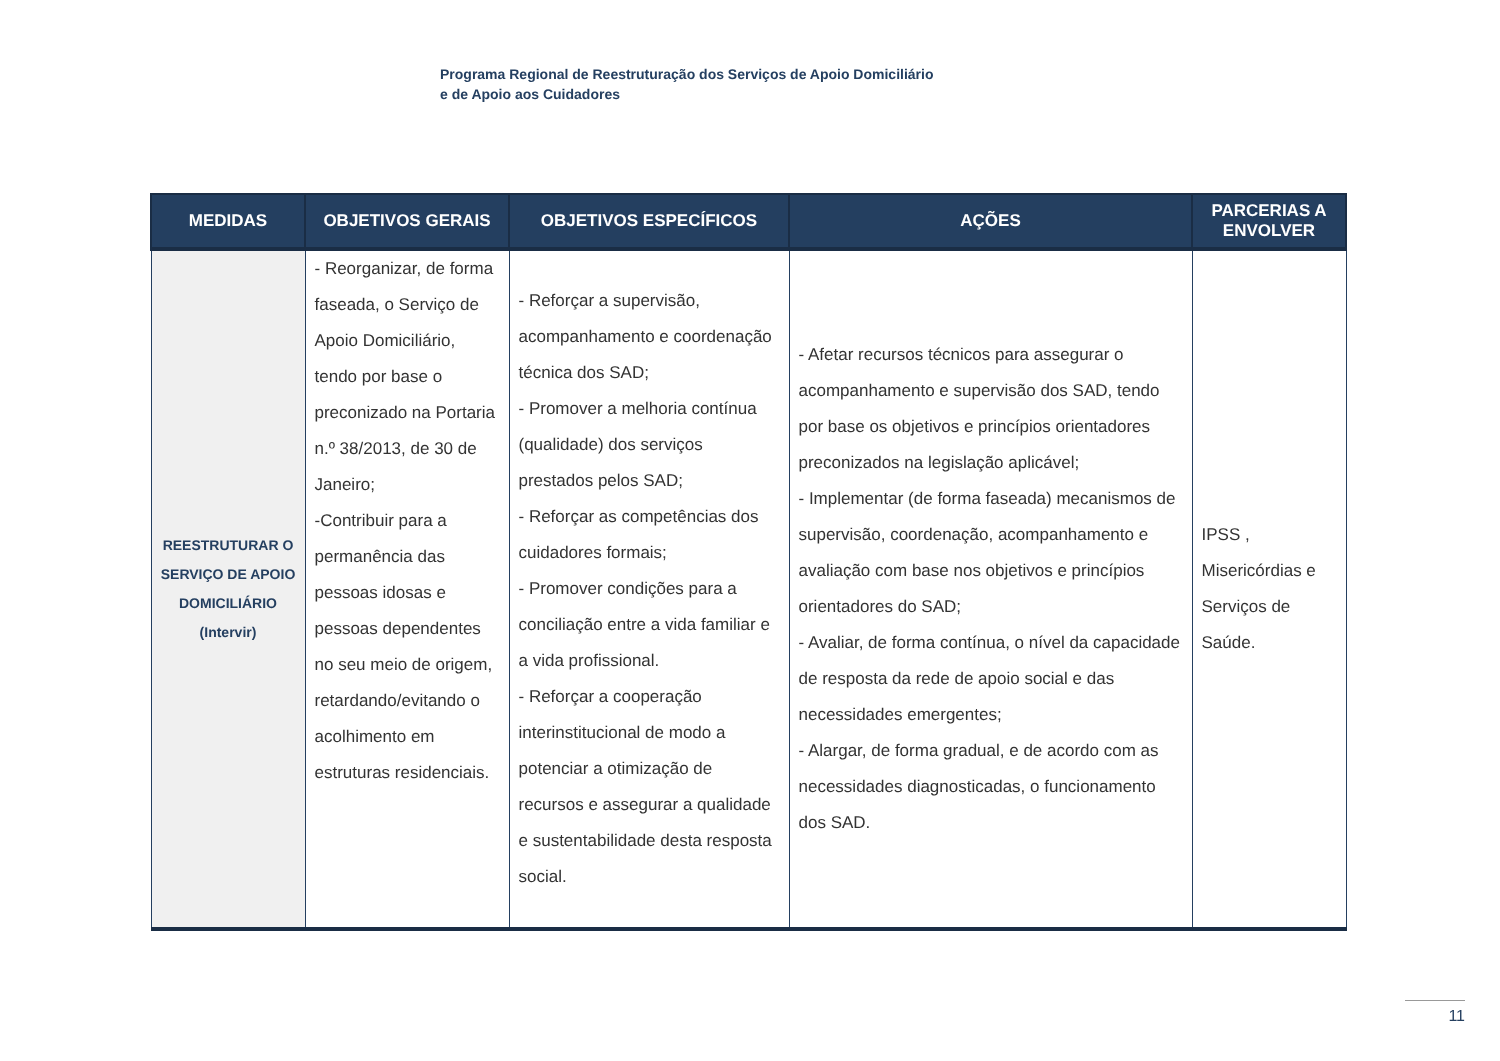Programa Regional de Reestruturação dos Serviços de Apoio Domiciliário
e de Apoio aos Cuidadores
| MEDIDAS | OBJETIVOS GERAIS | OBJETIVOS ESPECÍFICOS | AÇÕES | PARCERIAS A ENVOLVER |
| --- | --- | --- | --- | --- |
| REESTRUTURAR O SERVIÇO DE APOIO DOMICILIÁRIO (Intervir) | - Reorganizar, de forma faseada, o Serviço de Apoio Domiciliário, tendo por base o preconizado na Portaria n.º 38/2013, de 30 de Janeiro; -Contribuir para a permanência das pessoas idosas e pessoas dependentes no seu meio de origem, retardando/evitando o acolhimento em estruturas residenciais. | - Reforçar a supervisão, acompanhamento e coordenação técnica dos SAD; - Promover a melhoria contínua (qualidade) dos serviços prestados pelos SAD; - Reforçar as competências dos cuidadores formais; - Promover condições para a conciliação entre a vida familiar e a vida profissional. - Reforçar a cooperação interinstitucional de modo a potenciar a otimização de recursos e assegurar a qualidade e sustentabilidade desta resposta social. | - Afetar recursos técnicos para assegurar o acompanhamento e supervisão dos SAD, tendo por base os objetivos e princípios orientadores preconizados na legislação aplicável; - Implementar (de forma faseada) mecanismos de supervisão, coordenação, acompanhamento e avaliação com base nos objetivos e princípios orientadores do SAD; - Avaliar, de forma contínua, o nível da capacidade de resposta da rede de apoio social e das necessidades emergentes; - Alargar, de forma gradual, e de acordo com as necessidades diagnosticadas, o funcionamento dos SAD. | IPSS , Misericórdias e Serviços de Saúde. |
11